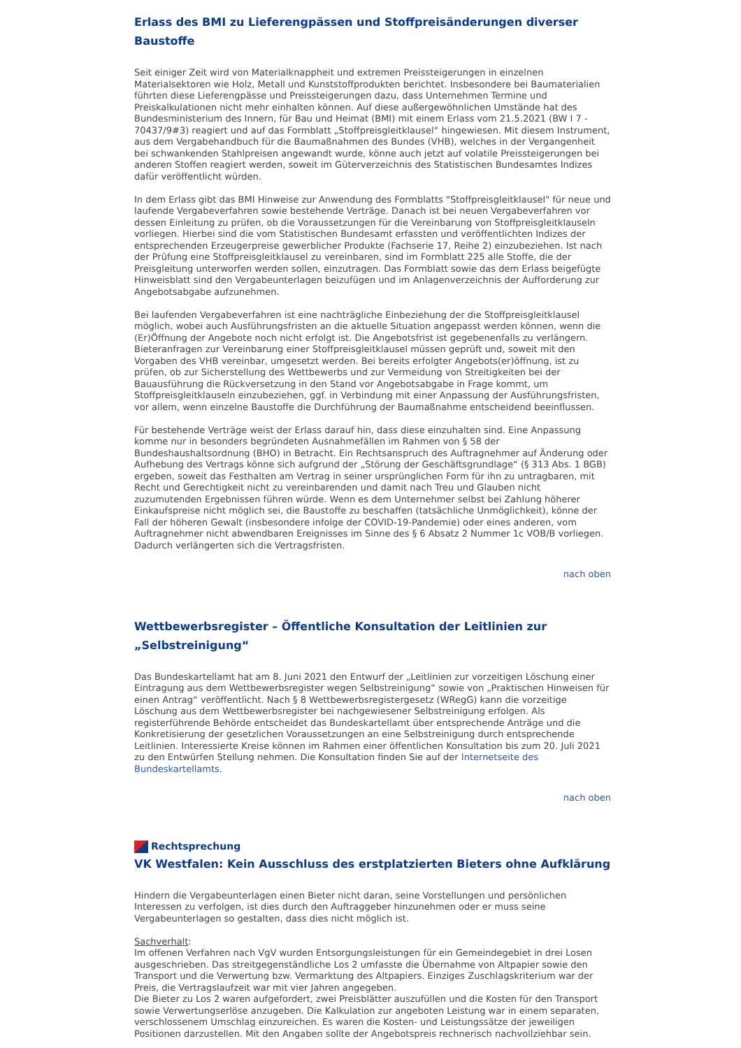Erlass des BMI zu Lieferengpässen und Stoffpreisänderungen diverser Baustoffe
Seit einiger Zeit wird von Materialknappheit und extremen Preissteigerungen in einzelnen Materialsektoren wie Holz, Metall und Kunststoffprodukten berichtet. Insbesondere bei Baumaterialien führten diese Lieferengpässe und Preissteigerungen dazu, dass Unternehmen Termine und Preiskalkulationen nicht mehr einhalten können. Auf diese außergewöhnlichen Umstände hat des Bundesministerium des Innern, für Bau und Heimat (BMI) mit einem Erlass vom 21.5.2021 (BW I 7 - 70437/9#3) reagiert und auf das Formblatt „Stoffpreisgleitklausel“ hingewiesen. Mit diesem Instrument, aus dem Vergabehandbuch für die Baumaßnahmen des Bundes (VHB), welches in der Vergangenheit bei schwankenden Stahlpreisen angewandt wurde, könne auch jetzt auf volatile Preissteigerungen bei anderen Stoffen reagiert werden, soweit im Güterverzeichnis des Statistischen Bundesamtes Indizes dafür veröffentlicht würden.
In dem Erlass gibt das BMI Hinweise zur Anwendung des Formblatts "Stoffpreisgleitklausel" für neue und laufende Vergabeverfahren sowie bestehende Verträge. Danach ist bei neuen Vergabeverfahren vor dessen Einleitung zu prüfen, ob die Voraussetzungen für die Vereinbarung von Stoffpreisgleitklauseln vorliegen. Hierbei sind die vom Statistischen Bundesamt erfassten und veröffentlichten Indizes der entsprechenden Erzeugerpreise gewerblicher Produkte (Fachserie 17, Reihe 2) einzubeziehen. Ist nach der Prüfung eine Stoffpreisgleitklausel zu vereinbaren, sind im Formblatt 225 alle Stoffe, die der Preisgleitung unterworfen werden sollen, einzutragen. Das Formblatt sowie das dem Erlass beigefügte Hinweisblatt sind den Vergabeunterlagen beizufügen und im Anlagenverzeichnis der Aufforderung zur Angebotsabgabe aufzunehmen.
Bei laufenden Vergabeverfahren ist eine nachträgliche Einbeziehung der die Stoffpreisgleitklausel möglich, wobei auch Ausführungsfristen an die aktuelle Situation angepasst werden können, wenn die (Er)Öffnung der Angebote noch nicht erfolgt ist. Die Angebotsfrist ist gegebenenfalls zu verlängern. Bieteranfragen zur Vereinbarung einer Stoffpreisgleitklausel müssen geprüft und, soweit mit den Vorgaben des VHB vereinbar, umgesetzt werden. Bei bereits erfolgter Angebots(er)öffnung, ist zu prüfen, ob zur Sicherstellung des Wettbewerbs und zur Vermeidung von Streitigkeiten bei der Bauausführung die Rückversetzung in den Stand vor Angebotsabgabe in Frage kommt, um Stoffpreisgleitklauseln einzubeziehen, ggf. in Verbindung mit einer Anpassung der Ausführungsfristen, vor allem, wenn einzelne Baustoffe die Durchführung der Baumaßnahme entscheidend beeinflussen.
Für bestehende Verträge weist der Erlass darauf hin, dass diese einzuhalten sind. Eine Anpassung komme nur in besonders begründeten Ausnahmefällen im Rahmen von § 58 der Bundeshaushaltsordnung (BHO) in Betracht. Ein Rechtsanspruch des Auftragnehmer auf Änderung oder Aufhebung des Vertrags könne sich aufgrund der „Störung der Geschäftsgrundlage“ (§ 313 Abs. 1 BGB) ergeben, soweit das Festhalten am Vertrag in seiner ursprünglichen Form für ihn zu untragbaren, mit Recht und Gerechtigkeit nicht zu vereinbarenden und damit nach Treu und Glauben nicht zuzumutenden Ergebnissen führen würde. Wenn es dem Unternehmer selbst bei Zahlung höherer Einkaufspreise nicht möglich sei, die Baustoffe zu beschaffen (tatsächliche Unmöglichkeit), könne der Fall der höheren Gewalt (insbesondere infolge der COVID-19-Pandemie) oder eines anderen, vom Auftragnehmer nicht abwendbaren Ereignisses im Sinne des § 6 Absatz 2 Nummer 1c VOB/B vorliegen. Dadurch verlängerten sich die Vertragsfristen.
nach oben
Wettbewerbsregister – Öffentliche Konsultation der Leitlinien zur „Selbstreinigung“
Das Bundeskartellamt hat am 8. Juni 2021 den Entwurf der „Leitlinien zur vorzeitigen Löschung einer Eintragung aus dem Wettbewerbsregister wegen Selbstreinigung“ sowie von „Praktischen Hinweisen für einen Antrag“ veröffentlicht. Nach § 8 Wettbewerbsregistergesetz (WRegG) kann die vorzeitige Löschung aus dem Wettbewerbsregister bei nachgewiesener Selbstreinigung erfolgen. Als registerführende Behörde entscheidet das Bundeskartellamt über entsprechende Anträge und die Konkretisierung der gesetzlichen Voraussetzungen an eine Selbstreinigung durch entsprechende Leitlinien. Interessierte Kreise können im Rahmen einer öffentlichen Konsultation bis zum 20. Juli 2021 zu den Entwürfen Stellung nehmen. Die Konsultation finden Sie auf der Internetseite des Bundeskartellamts.
nach oben
Rechtsprechung
VK Westfalen: Kein Ausschluss des erstplatzierten Bieters ohne Aufklärung
Hindern die Vergabeunterlagen einen Bieter nicht daran, seine Vorstellungen und persönlichen Interessen zu verfolgen, ist dies durch den Auftraggeber hinzunehmen oder er muss seine Vergabeunterlagen so gestalten, dass dies nicht möglich ist.
Sachverhalt:
Im offenen Verfahren nach VgV wurden Entsorgungsleistungen für ein Gemeindegebiet in drei Losen ausgeschrieben. Das streitgegenständliche Los 2 umfasste die Übernahme von Altpapier sowie den Transport und die Verwertung bzw. Vermarktung des Altpapiers. Einziges Zuschlagskriterium war der Preis, die Vertragslaufzeit war mit vier Jahren angegeben.
Die Bieter zu Los 2 waren aufgefordert, zwei Preisblätter auszufüllen und die Kosten für den Transport sowie Verwertungserlöse anzugeben. Die Kalkulation zur angeboten Leistung war in einem separaten, verschlossenem Umschlag einzureichen. Es waren die Kosten- und Leistungssätze der jeweiligen Positionen darzustellen. Mit den Angaben sollte der Angebotspreis rechnerisch nachvollziehbar sein.